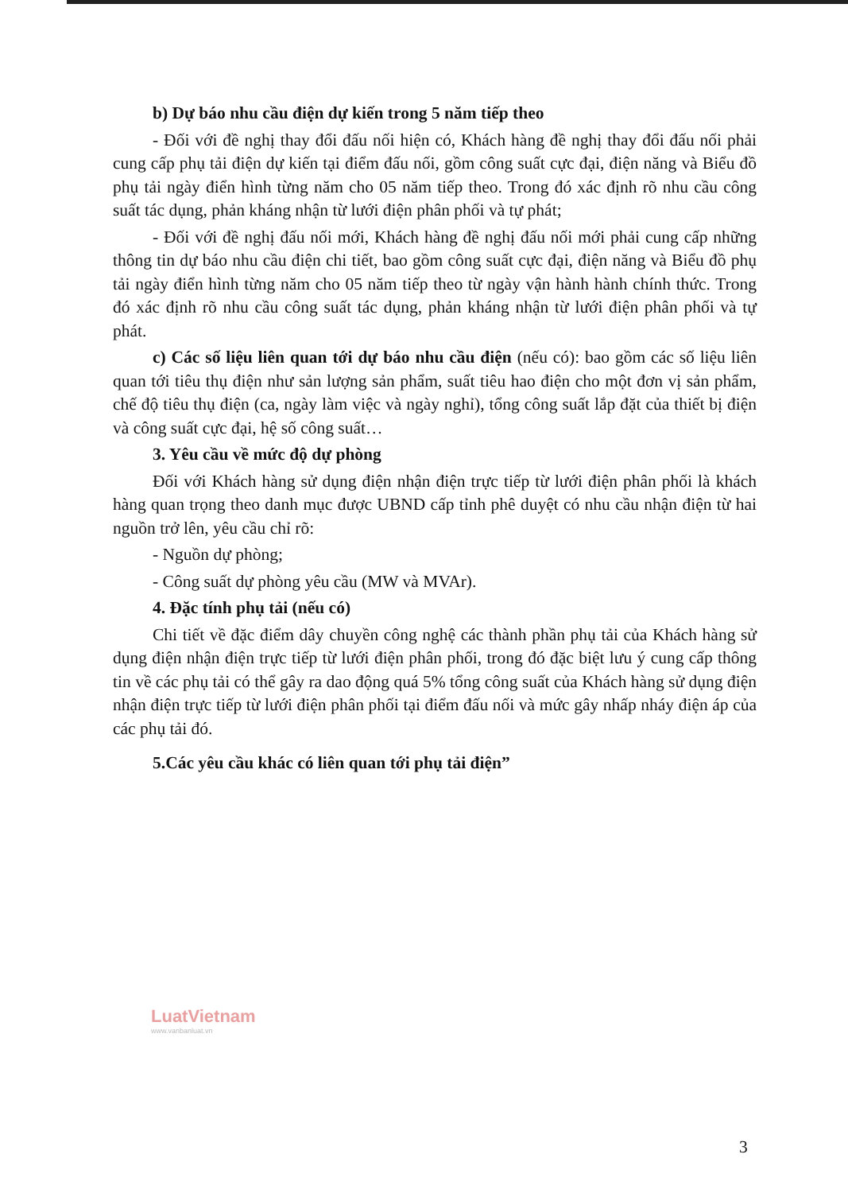b) Dự báo nhu cầu điện dự kiến trong 5 năm tiếp theo
- Đối với đề nghị thay đổi đấu nối hiện có, Khách hàng đề nghị thay đổi đấu nối phải cung cấp phụ tải điện dự kiến tại điểm đấu nối, gồm công suất cực đại, điện năng và Biểu đồ phụ tải ngày điển hình từng năm cho 05 năm tiếp theo. Trong đó xác định rõ nhu cầu công suất tác dụng, phản kháng nhận từ lưới điện phân phối và tự phát;
- Đối với đề nghị đấu nối mới, Khách hàng đề nghị đấu nối mới phải cung cấp những thông tin dự báo nhu cầu điện chi tiết, bao gồm công suất cực đại, điện năng và Biểu đồ phụ tải ngày điển hình từng năm cho 05 năm tiếp theo từ ngày vận hành hành chính thức. Trong đó xác định rõ nhu cầu công suất tác dụng, phản kháng nhận từ lưới điện phân phối và tự phát.
c) Các số liệu liên quan tới dự báo nhu cầu điện (nếu có): bao gồm các số liệu liên quan tới tiêu thụ điện như sản lượng sản phẩm, suất tiêu hao điện cho một đơn vị sản phẩm, chế độ tiêu thụ điện (ca, ngày làm việc và ngày nghỉ), tổng công suất lắp đặt của thiết bị điện và công suất cực đại, hệ số công suất…
3. Yêu cầu về mức độ dự phòng
Đối với Khách hàng sử dụng điện nhận điện trực tiếp từ lưới điện phân phối là khách hàng quan trọng theo danh mục được UBND cấp tỉnh phê duyệt có nhu cầu nhận điện từ hai nguồn trở lên, yêu cầu chỉ rõ:
- Nguồn dự phòng;
- Công suất dự phòng yêu cầu (MW và MVAr).
4. Đặc tính phụ tải (nếu có)
Chi tiết về đặc điểm dây chuyền công nghệ các thành phần phụ tải của Khách hàng sử dụng điện nhận điện trực tiếp từ lưới điện phân phối, trong đó đặc biệt lưu ý cung cấp thông tin về các phụ tải có thể gây ra dao động quá 5% tổng công suất của Khách hàng sử dụng điện nhận điện trực tiếp từ lưới điện phân phối tại điểm đấu nối và mức gây nhấp nháy điện áp của các phụ tải đó.
5.Các yêu cầu khác có liên quan tới phụ tải điện”
LuatVietnam
www.vanbanluat.vn
3